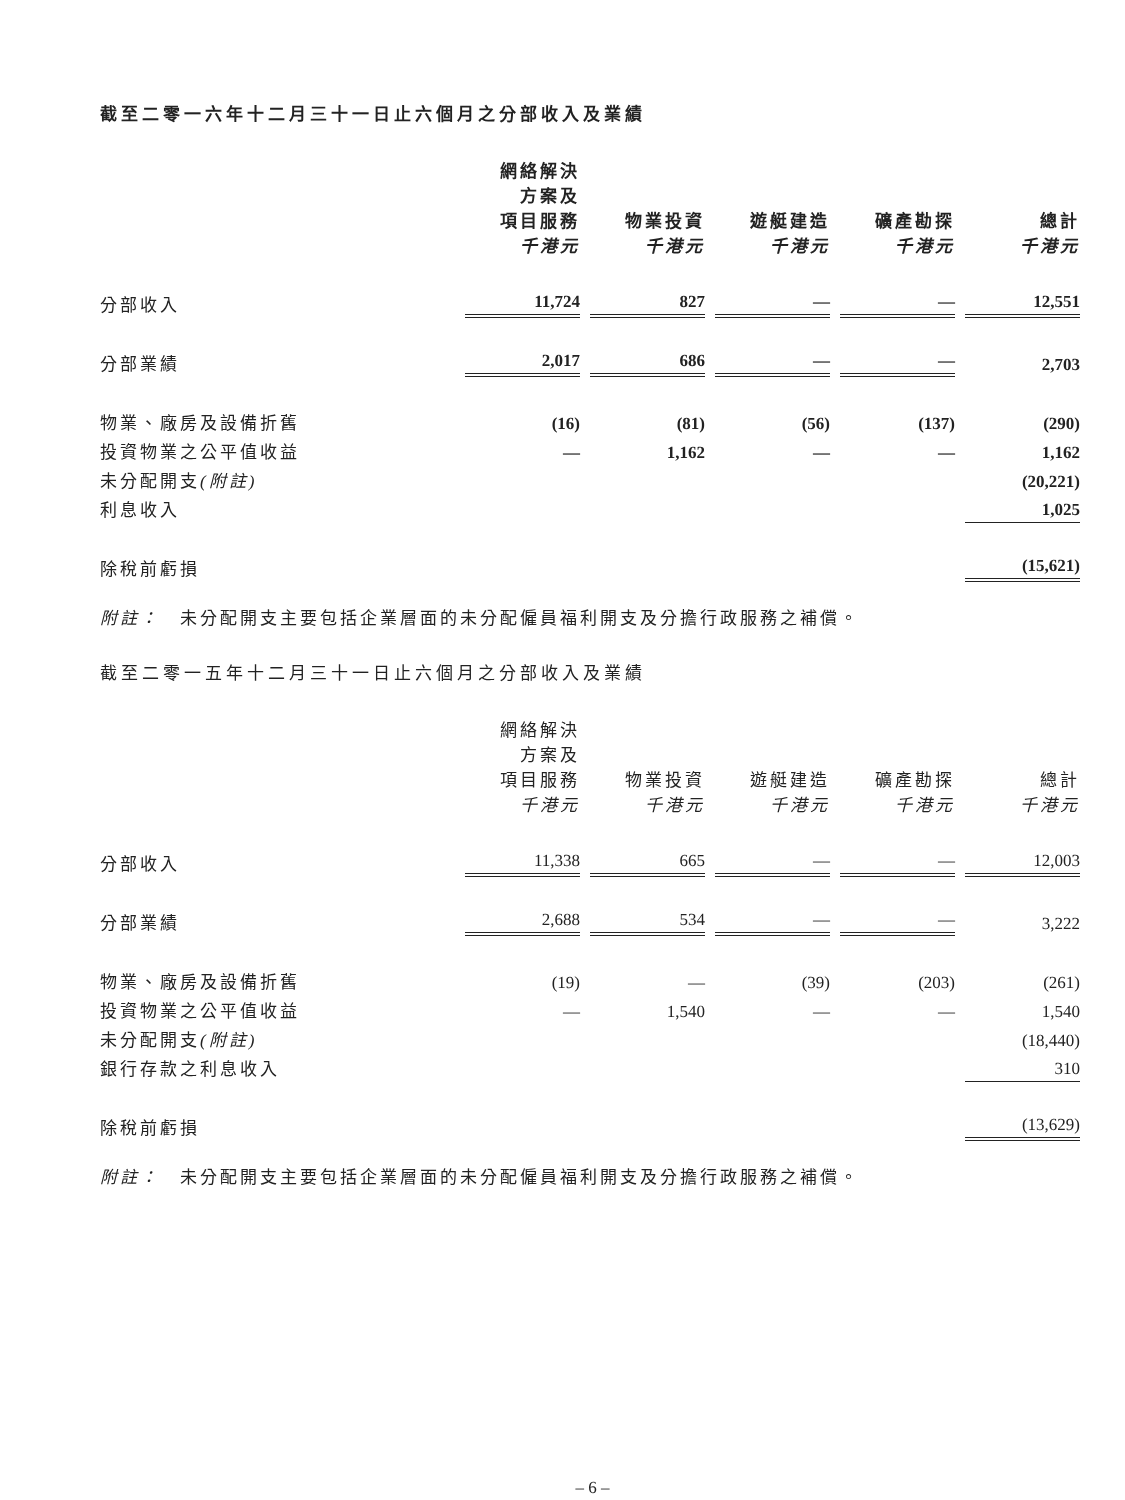截至二零一六年十二月三十一日止六個月之分部收入及業績
| | 網絡解決 方案及 項目服務 千港元 | 物業投資 千港元 | 遊艇建造 千港元 | 礦產勘探 千港元 | 總計 千港元 |
| --- | --- | --- | --- | --- | --- |
| 分部收入 | 11,724 | 827 | — | — | 12,551 |
| 分部業績 | 2,017 | 686 | — | — | 2,703 |
| 物業、廠房及設備折舊 | (16) | (81) | (56) | (137) | (290) |
| 投資物業之公平值收益 | — | 1,162 | — | — | 1,162 |
| 未分配開支 (附註) | | | | | (20,221) |
| 利息收入 | | | | | 1,025 |
| 除稅前虧損 | | | | | (15,621) |
附註：　未分配開支主要包括企業層面的未分配僱員福利開支及分擔行政服務之補償。
截至二零一五年十二月三十一日止六個月之分部收入及業績
| | 網絡解決 方案及 項目服務 千港元 | 物業投資 千港元 | 遊艇建造 千港元 | 礦產勘探 千港元 | 總計 千港元 |
| --- | --- | --- | --- | --- | --- |
| 分部收入 | 11,338 | 665 | — | — | 12,003 |
| 分部業績 | 2,688 | 534 | — | — | 3,222 |
| 物業、廠房及設備折舊 | (19) | — | (39) | (203) | (261) |
| 投資物業之公平值收益 | — | 1,540 | — | — | 1,540 |
| 未分配開支 (附註) | | | | | (18,440) |
| 銀行存款之利息收入 | | | | | 310 |
| 除稅前虧損 | | | | | (13,629) |
附註：　未分配開支主要包括企業層面的未分配僱員福利開支及分擔行政服務之補償。
– 6 –